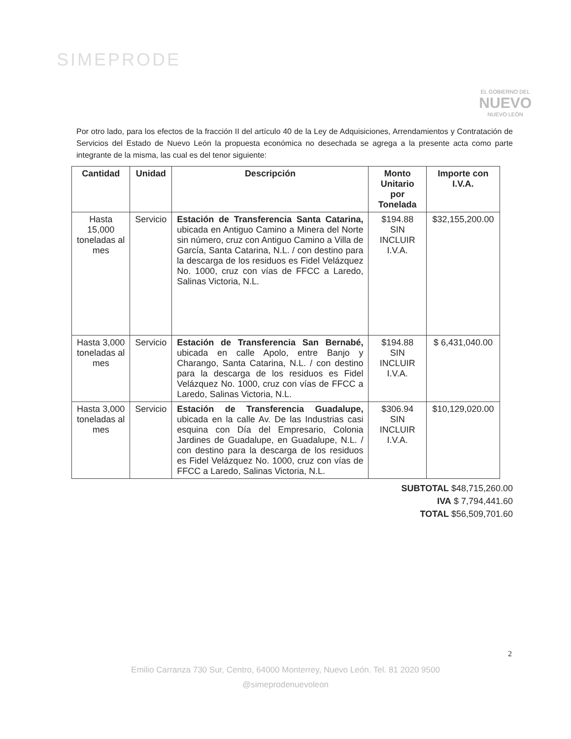SIMEPRODE
EL GOBIERNO DEL
NUEVO
NUEVO LEÓN
Por otro lado, para los efectos de la fracción II del artículo 40 de la Ley de Adquisiciones, Arrendamientos y Contratación de Servicios del Estado de Nuevo León la propuesta económica no desechada se agrega a la presente acta como parte integrante de la misma, las cual es del tenor siguiente:
| Cantidad | Unidad | Descripción | Monto Unitario por Tonelada | Importe con I.V.A. |
| --- | --- | --- | --- | --- |
| Hasta 15,000 toneladas al mes | Servicio | Estación de Transferencia Santa Catarina, ubicada en Antiguo Camino a Minera del Norte sin número, cruz con Antiguo Camino a Villa de García, Santa Catarina, N.L. / con destino para la descarga de los residuos es Fidel Velázquez No. 1000, cruz con vías de FFCC a Laredo, Salinas Victoria, N.L. | $194.88 SIN INCLUIR I.V.A. | $32,155,200.00 |
| Hasta 3,000 toneladas al mes | Servicio | Estación de Transferencia San Bernabé, ubicada en calle Apolo, entre Banjo y Charango, Santa Catarina, N.L. / con destino para la descarga de los residuos es Fidel Velázquez No. 1000, cruz con vías de FFCC a Laredo, Salinas Victoria, N.L. | $194.88 SIN INCLUIR I.V.A. | $ 6,431,040.00 |
| Hasta 3,000 toneladas al mes | Servicio | Estación de Transferencia Guadalupe, ubicada en la calle Av. De las Industrias casi esquina con Día del Empresario, Colonia Jardines de Guadalupe, en Guadalupe, N.L. / con destino para la descarga de los residuos es Fidel Velázquez No. 1000, cruz con vías de FFCC a Laredo, Salinas Victoria, N.L. | $306.94 SIN INCLUIR I.V.A. | $10,129,020.00 |
SUBTOTAL $48,715,260.00
IVA $ 7,794,441.60
TOTAL $56,509,701.60
2
Emilio Carranza 730 Sur, Centro, 64000 Monterrey, Nuevo León. Tel. 81 2020 9500
@simeprodenuevoleon